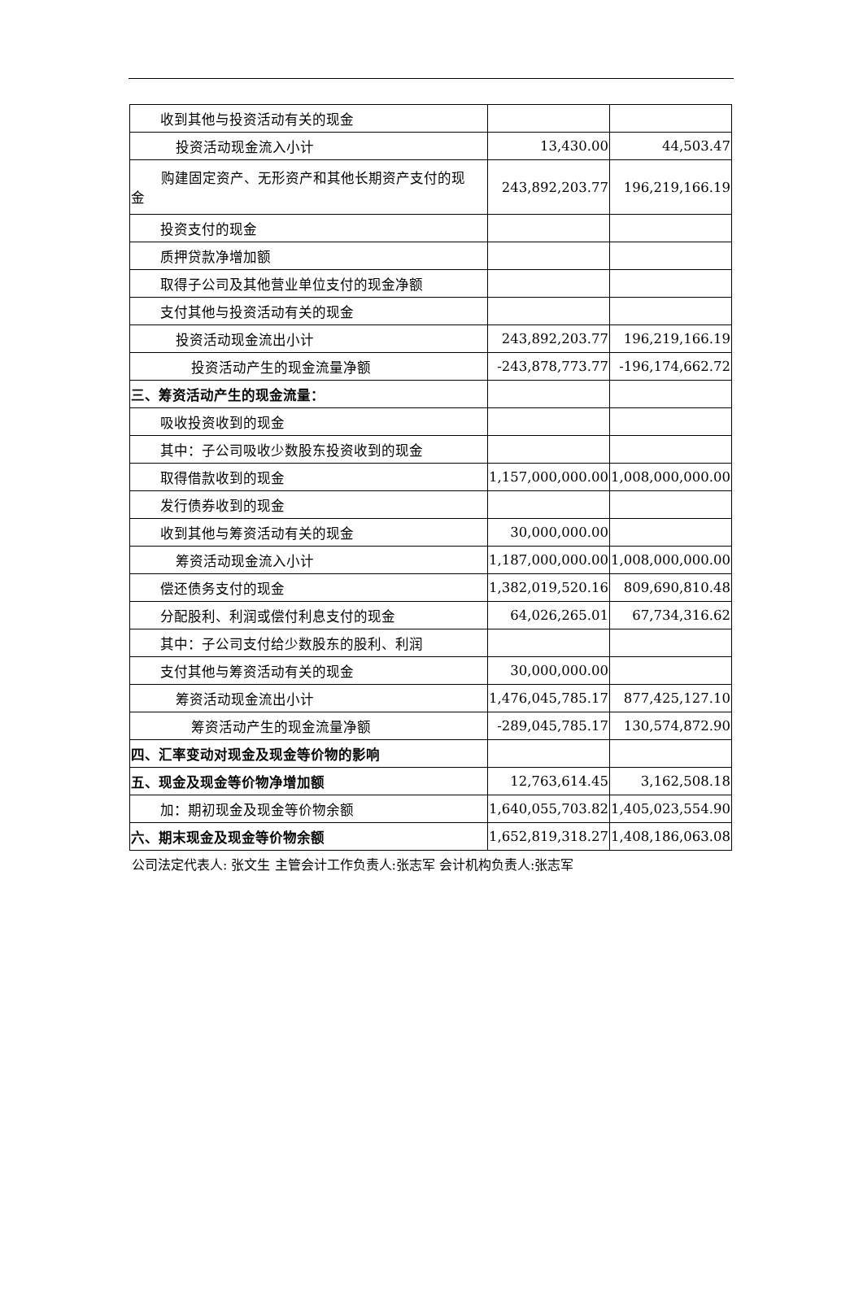| 收到其他与投资活动有关的现金 | | |
| 投资活动现金流入小计 | 13,430.00 | 44,503.47 |
| 购建固定资产、无形资产和其他长期资产支付的现 金 | 243,892,203.77 | 196,219,166.19 |
| 投资支付的现金 | | |
| 质押贷款净增加额 | | |
| 取得子公司及其他营业单位支付的现金净额 | | |
| 支付其他与投资活动有关的现金 | | |
| 投资活动现金流出小计 | 243,892,203.77 | 196,219,166.19 |
| 投资活动产生的现金流量净额 | -243,878,773.77 | -196,174,662.72 |
| 三、筹资活动产生的现金流量： | | |
| 吸收投资收到的现金 | | |
| 其中：子公司吸收少数股东投资收到的现金 | | |
| 取得借款收到的现金 | 1,157,000,000.00 | 1,008,000,000.00 |
| 发行债券收到的现金 | | |
| 收到其他与筹资活动有关的现金 | 30,000,000.00 | |
| 筹资活动现金流入小计 | 1,187,000,000.00 | 1,008,000,000.00 |
| 偿还债务支付的现金 | 1,382,019,520.16 | 809,690,810.48 |
| 分配股利、利润或偿付利息支付的现金 | 64,026,265.01 | 67,734,316.62 |
| 其中：子公司支付给少数股东的股利、利润 | | |
| 支付其他与筹资活动有关的现金 | 30,000,000.00 | |
| 筹资活动现金流出小计 | 1,476,045,785.17 | 877,425,127.10 |
| 筹资活动产生的现金流量净额 | -289,045,785.17 | 130,574,872.90 |
| 四、汇率变动对现金及现金等价物的影响 | | |
| 五、现金及现金等价物净增加额 | 12,763,614.45 | 3,162,508.18 |
| 加：期初现金及现金等价物余额 | 1,640,055,703.82 | 1,405,023,554.90 |
| 六、期末现金及现金等价物余额 | 1,652,819,318.27 | 1,408,186,063.08 |
公司法定代表人: 张文生 主管会计工作负责人:张志军 会计机构负责人:张志军